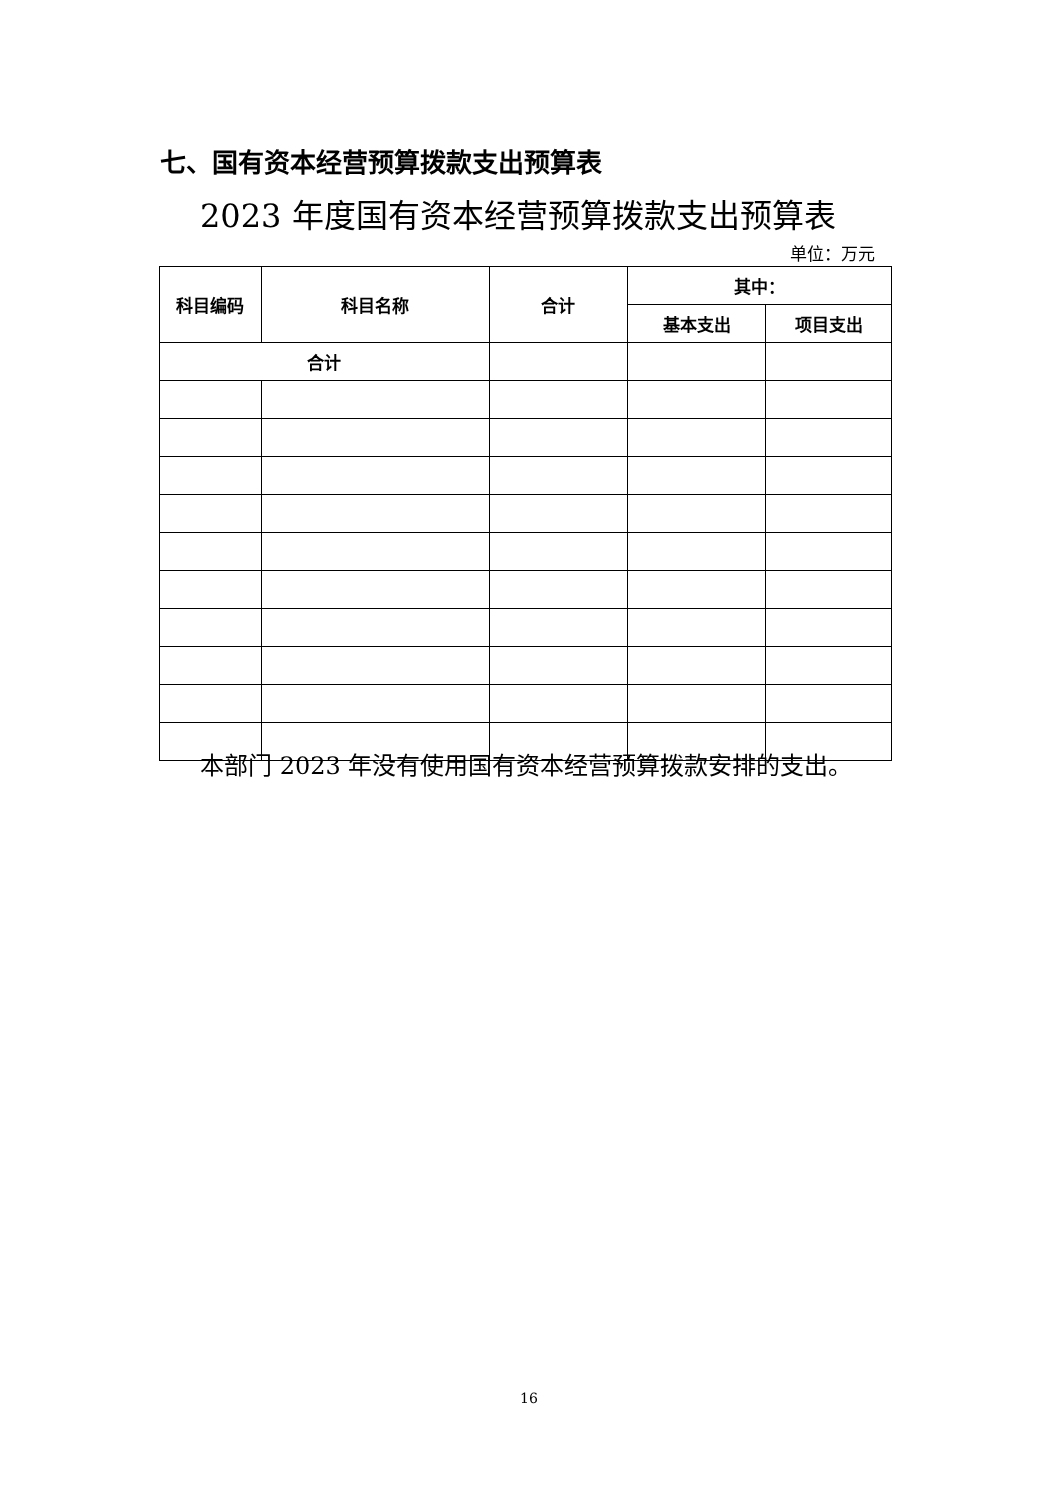七、国有资本经营预算拨款支出预算表
2023 年度国有资本经营预算拨款支出预算表
单位：万元
| 科目编码 | 科目名称 | 合计 | 其中： | |
| --- | --- | --- | --- | --- |
| | | | 基本支出 | 项目支出 |
| 合计 | | | | |
本部门 2023 年没有使用国有资本经营预算拨款安排的支出。
16